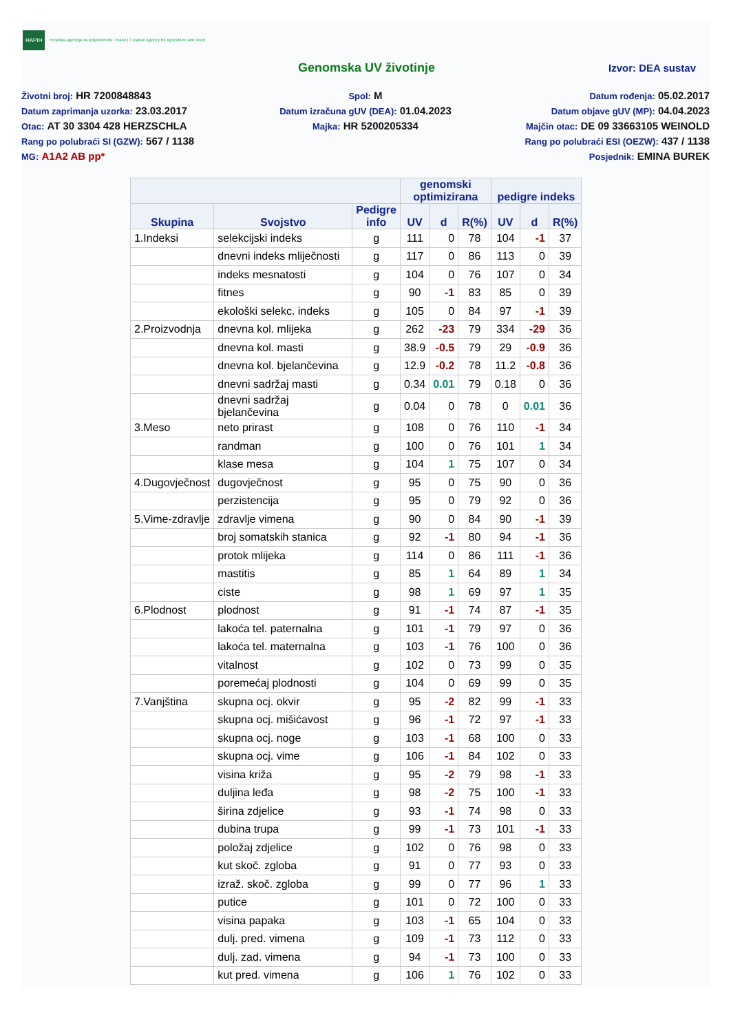HAPIH Hrvatska agencija za poljoprivredu i hranu | Croatian Agency for Agriculture and Food
Genomska UV životinje
Izvor: DEA sustav
Životni broj: HR 7200848843
Datum zaprimanja uzorka: 23.03.2017
Otac: AT 30 3304 428 HERZSCHLA
Rang po polubraći SI (GZW): 567 / 1138
MG: A1A2 AB pp*
Spol: M
Datum izračuna gUV (DEA): 01.04.2023
Majka: HR 5200205334
Datum rođenja: 05.02.2017
Datum objave gUV (MP): 04.04.2023
Majčin otac: DE 09 33663105 WEINOLD
Rang po polubraći ESI (OEZW): 437 / 1138
Posjednik: EMINA BUREK
| | | | genomski optimizirana | | | pedigre indeks | | |
| --- | --- | --- | --- | --- | --- | --- | --- | --- |
| Skupina | Svojstvo | Pedigre info | UV | d | R(%) | UV | d | R(%) |
| 1.Indeksi | selekcijski indeks | g | 111 | 0 | 78 | 104 | -1 | 37 |
| | dnevni indeks mliječnosti | g | 117 | 0 | 86 | 113 | 0 | 39 |
| | indeks mesnatosti | g | 104 | 0 | 76 | 107 | 0 | 34 |
| | fitnes | g | 90 | -1 | 83 | 85 | 0 | 39 |
| | ekološki selekc. indeks | g | 105 | 0 | 84 | 97 | -1 | 39 |
| 2.Proizvodnja | dnevna kol. mlijeka | g | 262 | -23 | 79 | 334 | -29 | 36 |
| | dnevna kol. masti | g | 38.9 | -0.5 | 79 | 29 | -0.9 | 36 |
| | dnevna kol. bjelančevina | g | 12.9 | -0.2 | 78 | 11.2 | -0.8 | 36 |
| | dnevni sadržaj masti | g | 0.34 | 0.01 | 79 | 0.18 | 0 | 36 |
| | dnevni sadržaj bjelančevina | g | 0.04 | 0 | 78 | 0 | 0.01 | 36 |
| 3.Meso | neto prirast | g | 108 | 0 | 76 | 110 | -1 | 34 |
| | randman | g | 100 | 0 | 76 | 101 | 1 | 34 |
| | klase mesa | g | 104 | 1 | 75 | 107 | 0 | 34 |
| 4.Dugovječnost | dugovječnost | g | 95 | 0 | 75 | 90 | 0 | 36 |
| | perzistencija | g | 95 | 0 | 79 | 92 | 0 | 36 |
| 5.Vime-zdravlje | zdravlje vimena | g | 90 | 0 | 84 | 90 | -1 | 39 |
| | broj somatskih stanica | g | 92 | -1 | 80 | 94 | -1 | 36 |
| | protok mlijeka | g | 114 | 0 | 86 | 111 | -1 | 36 |
| | mastitis | g | 85 | 1 | 64 | 89 | 1 | 34 |
| | ciste | g | 98 | 1 | 69 | 97 | 1 | 35 |
| 6.Plodnost | plodnost | g | 91 | -1 | 74 | 87 | -1 | 35 |
| | lakoća tel. paternalna | g | 101 | -1 | 79 | 97 | 0 | 36 |
| | lakoća tel. maternalna | g | 103 | -1 | 76 | 100 | 0 | 36 |
| | vitalnost | g | 102 | 0 | 73 | 99 | 0 | 35 |
| | poremećaj plodnosti | g | 104 | 0 | 69 | 99 | 0 | 35 |
| 7.Vanjština | skupna ocj. okvir | g | 95 | -2 | 82 | 99 | -1 | 33 |
| | skupna ocj. mišićavost | g | 96 | -1 | 72 | 97 | -1 | 33 |
| | skupna ocj. noge | g | 103 | -1 | 68 | 100 | 0 | 33 |
| | skupna ocj. vime | g | 106 | -1 | 84 | 102 | 0 | 33 |
| | visina križa | g | 95 | -2 | 79 | 98 | -1 | 33 |
| | duljina leđa | g | 98 | -2 | 75 | 100 | -1 | 33 |
| | širina zdjelice | g | 93 | -1 | 74 | 98 | 0 | 33 |
| | dubina trupa | g | 99 | -1 | 73 | 101 | -1 | 33 |
| | položaj zdjelice | g | 102 | 0 | 76 | 98 | 0 | 33 |
| | kut skoč. zgloba | g | 91 | 0 | 77 | 93 | 0 | 33 |
| | izraž. skoč. zgloba | g | 99 | 0 | 77 | 96 | 1 | 33 |
| | putice | g | 101 | 0 | 72 | 100 | 0 | 33 |
| | visina papaka | g | 103 | -1 | 65 | 104 | 0 | 33 |
| | dulj. pred. vimena | g | 109 | -1 | 73 | 112 | 0 | 33 |
| | dulj. zad. vimena | g | 94 | -1 | 73 | 100 | 0 | 33 |
| | kut pred. vimena | g | 106 | 1 | 76 | 102 | 0 | 33 |